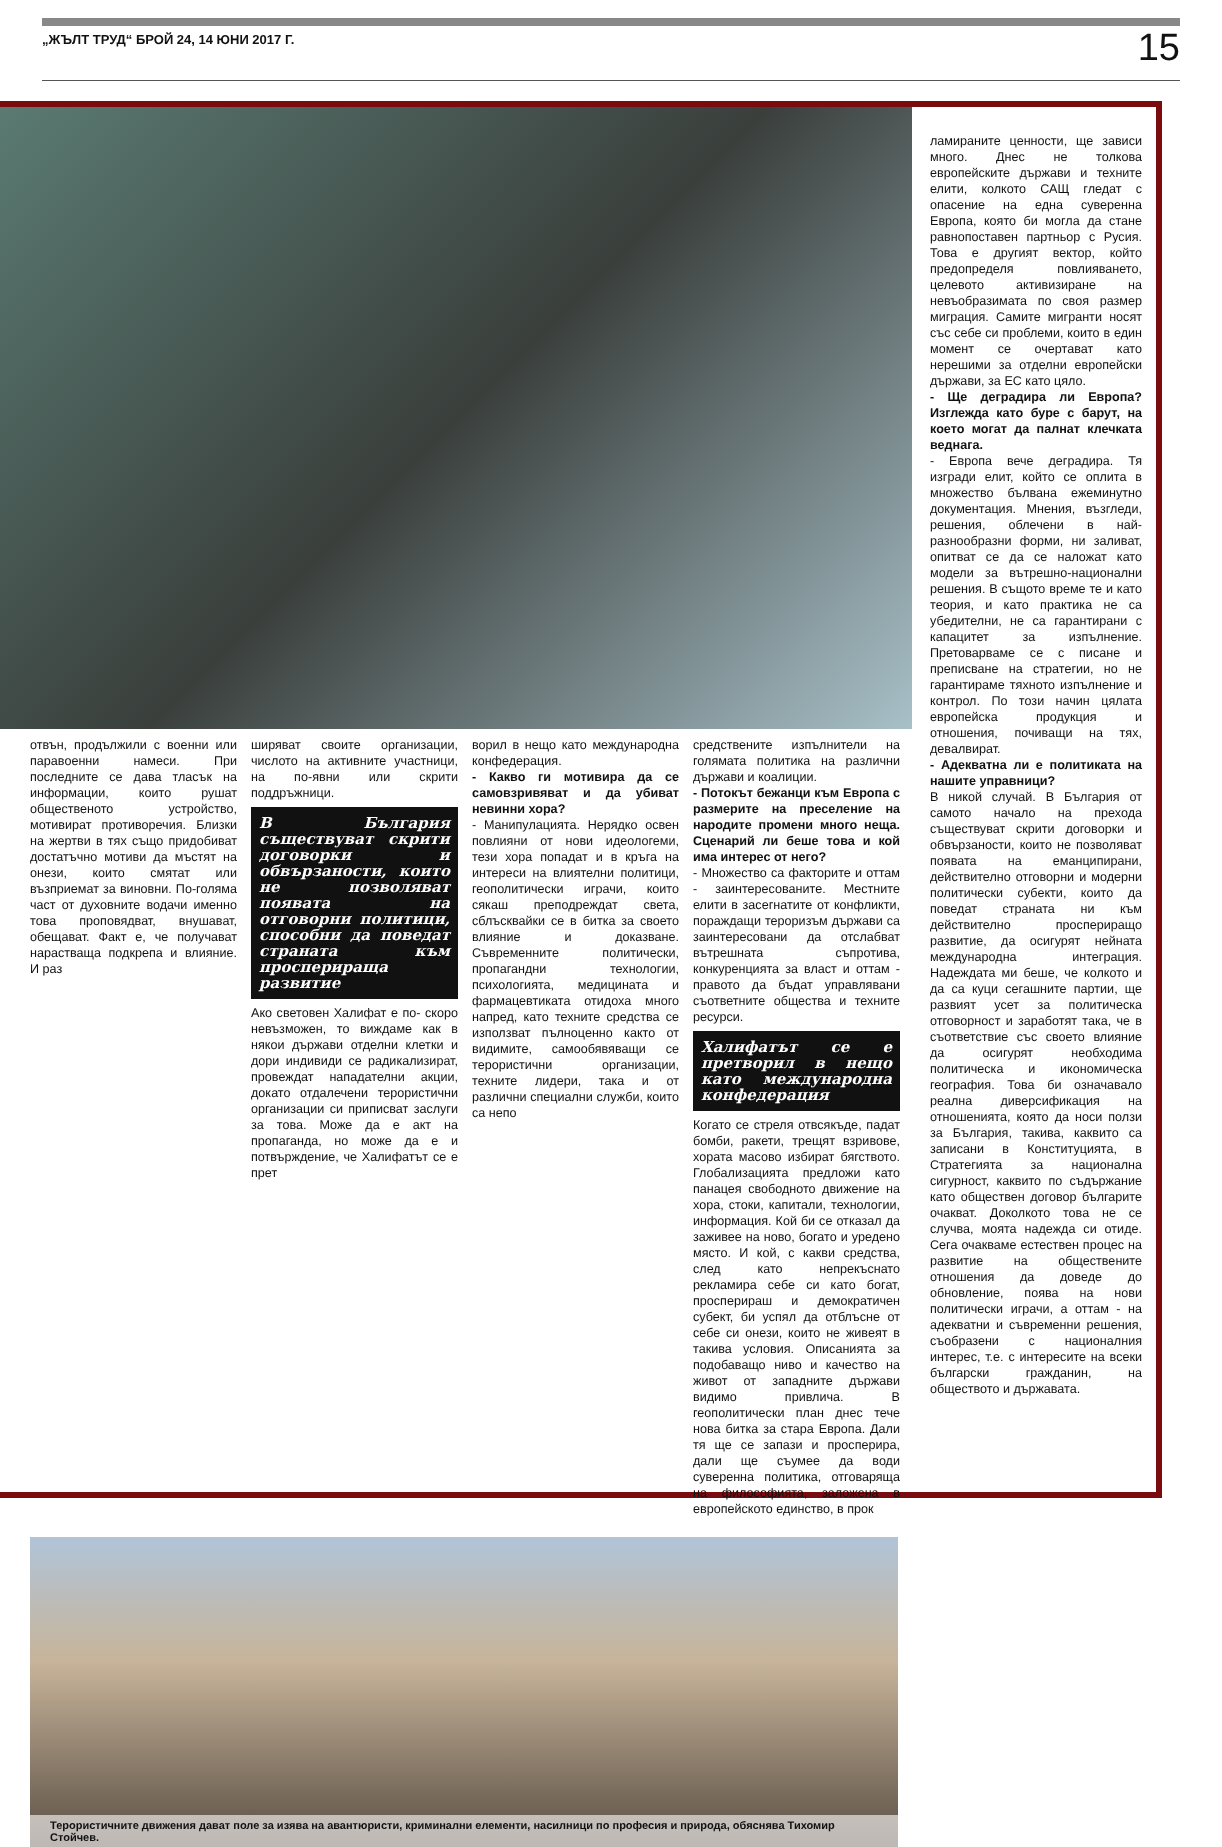„ЖЪЛТ ТРУД“ БРОЙ 24, 14 ЮНИ 2017 Г.
15
отвън, продължили с военни или паравоенни намеси. При последните се дава тласък на информации, които рушат общественото устройство, мотивират противоречия. Близки на жертви в тях също придобиват достатъчно мотиви да мъстят на онези, които смятат или възприемат за виновни. По-голяма част от духовните водачи именно това проповядват, внушават, обещават. Факт е, че получават нарастваща подкрепа и влияние. И раз
ширяват своите организации, числото на активните участници, на по-явни или скрити поддръжници.
В България съществуват скрити договорки и обвързаности, които не позволяват появата на отговорни политици, способни да поведат страната към просперираща развитие
Ако световен Халифат е по- скоро невъзможен, то виждаме как в някои държави отделни клетки и дори индивиди се радикализират, провеждат нападателни акции, докато отдалечени терористични организации си приписват заслуги за това. Може да е акт на пропаганда, но може да е и потвърждение, че Халифатът се е прет
ворил в нещо като международна конфедерация.
- Какво ги мотивира да се самовзривяват и да убиват невинни хора?
- Манипулацията. Нерядко освен повлияни от нови идеологеми, тези хора попадат и в кръга на интереси на влиятелни политици, геополитически играчи, които сякаш преподреждат света, сблъсквайки се в битка за своето влияние и доказване. Съвременните политически, пропагандни технологии, психологията, медицината и фармацевтиката отидоха много напред, като техните средства се използват пълноценно както от видимите, самообявяващи се терористични организации, техните лидери, така и от различни специални служби, които са непо
средствените изпълнители на голямата политика на различни държави и коалиции.
- Потокът бежанци към Европа с размерите на преселение на народите промени много неща. Сценарий ли беше това и кой има интерес от него?
- Множество са факторите и оттам - заинтересованите. Местните елити в засегнатите от конфликти, пораждащи тероризъм държави са заинтересовани да отслабват вътрешната съпротива, конкуренцията за власт и оттам - правото да бъдат управлявани съответните общества и техните ресурси.
Халифатът се е претворил в нещо като международна конфедерация
Когато се стреля отвсякъде, падат бомби, ракети, трещят взривове, хората масово избират бягството. Глобализацията предложи като панацея свободното движение на хора, стоки, капитали, технологии, информация. Кой би се отказал да заживее на ново, богато и уредено място. И кой, с какви средства, след като непрекъснато рекламира себе си като богат, просперираш и демократичен субект, би успял да отблъсне от себе си онези, които не живеят в такива условия. Описанията за подобаващо ниво и качество на живот от западните държави видимо привлича. В геополитически план днес тече нова битка за стара Европа. Дали тя ще се запази и просперира, дали ще съумее да води суверенна политика, отговаряща на философията, заложена в европейското единство, в прок
Терористичните движения дават поле за изява на авантюристи, криминални елементи, насилници по професия и природа, обяснява Тихомир Стойчев.
ламираните ценности, ще зависи много. Днес не толкова европейските държави и техните елити, колкото САЩ гледат с опасение на една суверенна Европа, която би могла да стане равнопоставен партньор с Русия. Това е другият вектор, който предопределя повлияването, целевото активизиране на невъобразимата по своя размер миграция. Самите мигранти носят със себе си проблеми, които в един момент се очертават като нерешими за отделни европейски държави, за ЕС като цяло.
- Ще деградира ли Европа? Изглежда като буре с барут, на което могат да палнат клечката веднага.
- Европа вече деградира. Тя изгради елит, който се оплита в множество бълвана ежеминутно документация. Мнения, възгледи, решения, облечени в най-разнообразни форми, ни заливат, опитват се да се наложат като модели за вътрешно-национални решения. В същото време те и като теория, и като практика не са убедителни, не са гарантирани с капацитет за изпълнение. Претоварваме се с писане и преписване на стратегии, но не гарантираме тяхното изпълнение и контрол. По този начин цялата европейска продукция и отношения, почиващи на тях, девалвират.
- Адекватна ли е политиката на нашите управници?
В никой случай. В България от самото начало на прехода съществуват скрити договорки и обвързаности, които не позволяват появата на еманципирани, действително отговорни и модерни политически субекти, които да поведат страната ни към действително просперира­що развитие, да осигурят нейната международна интеграция. Надеждата ми беше, че колкото и да са куци сегашните партии, ще развият усет за политическа отговорност и заработят така, че в съответствие със своето влияние да осигурят необходима политическа и икономическа география. Това би означавало реална диверсификация на отношенията, която да носи ползи за България, такива, каквито са записани в Конституцията, в Стратегията за национална сигурност, каквито по съдържание като обществен договор българите очакват. Доколкото това не се случва, моята надежда си отиде. Сега очакваме естествен процес на развитие на обществените отношения да доведе до обновление, поява на нови политически играчи, а оттам - на адекватни и съвременни решения, съобразени с националния интерес, т.е. с интересите на всеки български гражданин, на обществото и държавата.